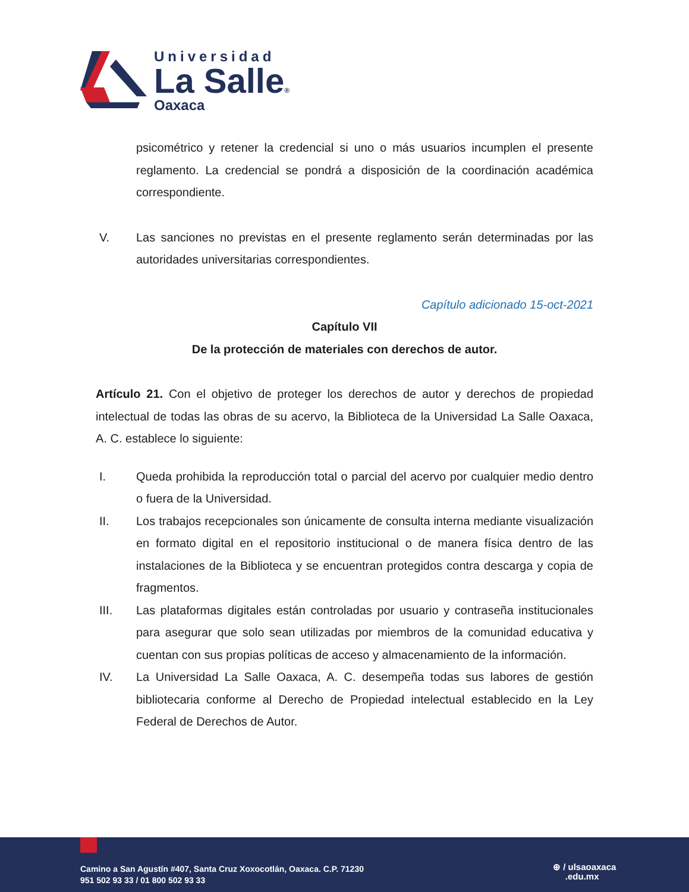Universidad
La Salle®
Oaxaca
psicométrico y retener la credencial si uno o más usuarios incumplen el presente reglamento. La credencial se pondrá a disposición de la coordinación académica correspondiente.
V. Las sanciones no previstas en el presente reglamento serán determinadas por las autoridades universitarias correspondientes.
Capítulo adicionado 15-oct-2021
Capítulo VII
De la protección de materiales con derechos de autor.
Artículo 21. Con el objetivo de proteger los derechos de autor y derechos de propiedad intelectual de todas las obras de su acervo, la Biblioteca de la Universidad La Salle Oaxaca, A. C. establece lo siguiente:
I. Queda prohibida la reproducción total o parcial del acervo por cualquier medio dentro o fuera de la Universidad.
II. Los trabajos recepcionales son únicamente de consulta interna mediante visualización en formato digital en el repositorio institucional o de manera física dentro de las instalaciones de la Biblioteca y se encuentran protegidos contra descarga y copia de fragmentos.
III. Las plataformas digitales están controladas por usuario y contraseña institucionales para asegurar que solo sean utilizadas por miembros de la comunidad educativa y cuentan con sus propias políticas de acceso y almacenamiento de la información.
IV. La Universidad La Salle Oaxaca, A. C. desempeña todas sus labores de gestión bibliotecaria conforme al Derecho de Propiedad intelectual establecido en la Ley Federal de Derechos de Autor.
Camino a San Agustín #407, Santa Cruz Xoxocotlán, Oaxaca. C.P. 71230
951 502 93 33 / 01 800 502 93 33
⊕ / ulsaoaxaca
.edu.mx